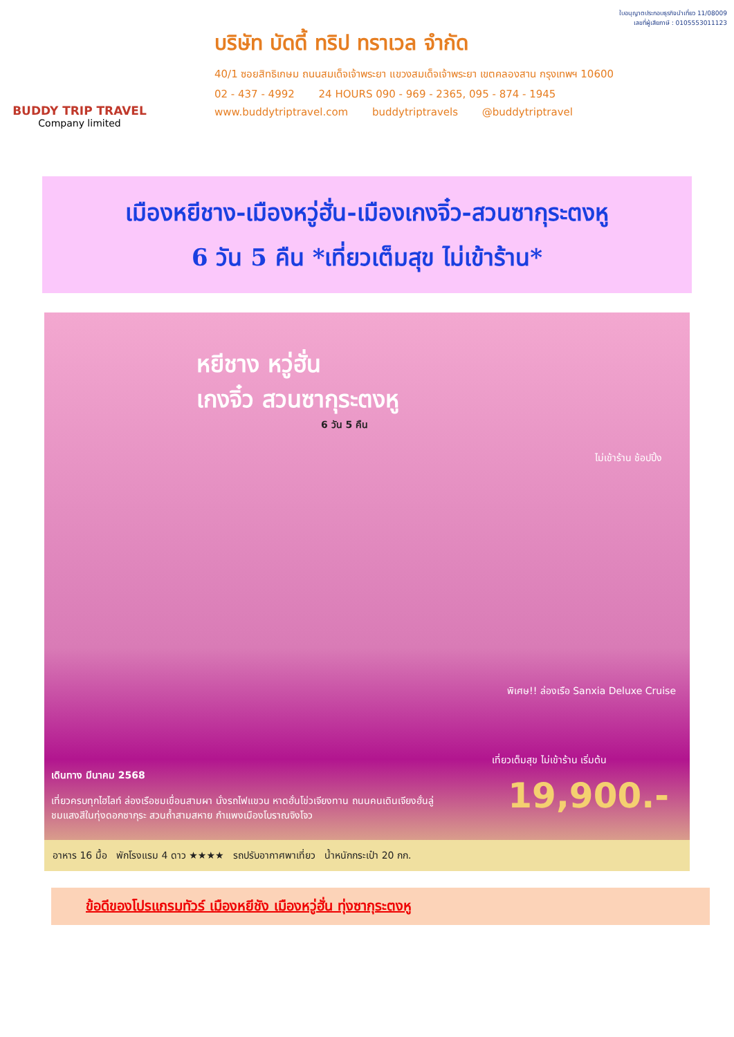BUDDY TRIP TRAVEL
Company limited
ใบอนุญาตประกอบธุรกิจนำเที่ยว 11/08009
เลขที่ผู้เสียภาษี : 0105553011123
บริษัท บัดดี้ ทริป ทราเวล จำกัด
40/1 ซอยสิทธิเกษม ถนนสมเด็จเจ้าพระยา แขวงสมเด็จเจ้าพระยา เขตคลองสาน กรุงเทพฯ 10600
02 - 437 - 4992 24 HOURS 090 - 969 - 2365, 095 - 874 - 1945
www.buddytriptravel.com buddytriptravels @buddytriptravel
เมืองหยีชาง-เมืองหวู่ฮั่น-เมืองเกงจิ๋ว-สวนซากุระตงหู
6 วัน 5 คืน *เที่ยวเต็มสุข ไม่เข้าร้าน*
หยีชาง หวู่ฮั่น
เกงจิ๋ว สวนซากุระตงหู
6 วัน 5 คืน
ไม่เข้าร้าน ช้อปปิ้ง
พิเศษ!! ล่องเรือ Sanxia Deluxe Cruise
เดินทาง มีนาคม 2568
เที่ยวครบทุกไฮไลท์ ล่องเรือชมเขื่อนสามผา นั่งรถไฟแขวน หาดฮั่นโข่วเจียงทาน ถนนคนเดินเจียงฮั่นลู่ ชมแสงสีในทุ่งดอกซากุระ สวนถ้ำสามสหาย กำแพงเมืองโบราณจิงโจว
เที่ยวเต็มสุข ไม่เข้าร้าน เริ่มต้น
19,900.-
อาหาร 16 มื้อ พักโรงแรม 4 ดาว ★★★★ รถปรับอากาศพาเที่ยว น้ำหนักกระเป๋า 20 กก.
ข้อดีของโปรแกรมทัวร์ เมืองหยีชัง เมืองหวู่ฮั่น ทุ่งซากุระตงหู